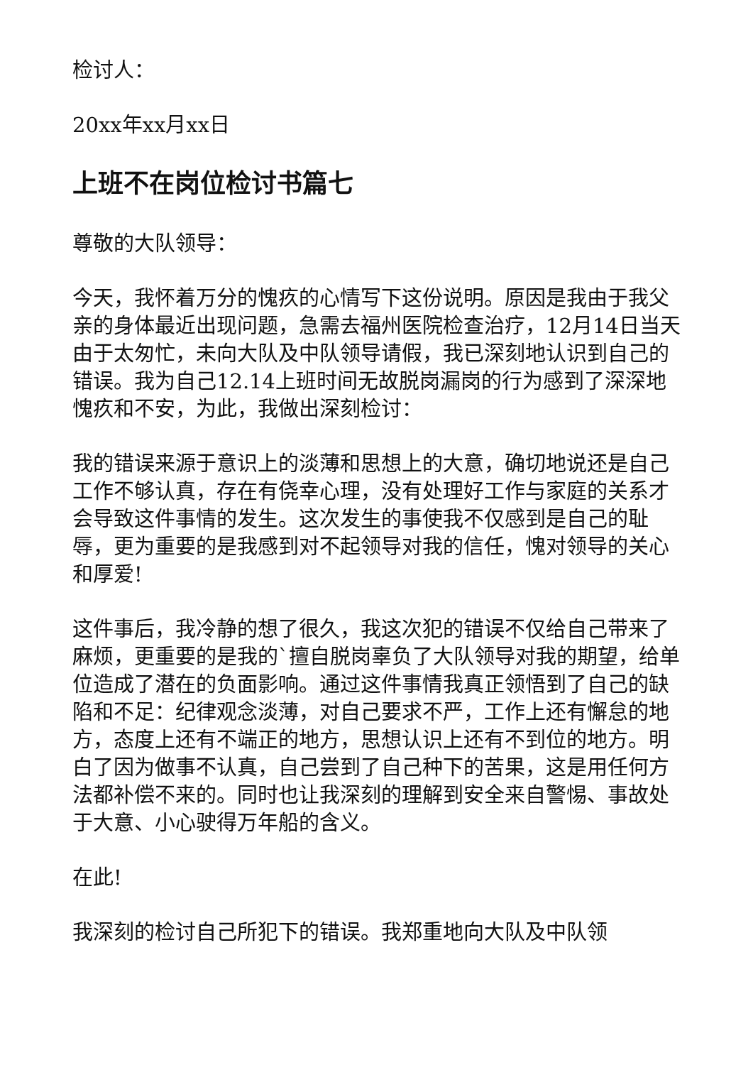检讨人：
20xx年xx月xx日
上班不在岗位检讨书篇七
尊敬的大队领导：
今天，我怀着万分的愧疚的心情写下这份说明。原因是我由于我父亲的身体最近出现问题，急需去福州医院检查治疗，12月14日当天由于太匆忙，未向大队及中队领导请假，我已深刻地认识到自己的错误。我为自己12.14上班时间无故脱岗漏岗的行为感到了深深地愧疚和不安，为此，我做出深刻检讨：
我的错误来源于意识上的淡薄和思想上的大意，确切地说还是自己工作不够认真，存在有侥幸心理，没有处理好工作与家庭的关系才会导致这件事情的发生。这次发生的事使我不仅感到是自己的耻辱，更为重要的是我感到对不起领导对我的信任，愧对领导的关心和厚爱!
这件事后，我冷静的想了很久，我这次犯的错误不仅给自己带来了麻烦，更重要的是我的`擅自脱岗辜负了大队领导对我的期望，给单位造成了潜在的负面影响。通过这件事情我真正领悟到了自己的缺陷和不足：纪律观念淡薄，对自己要求不严，工作上还有懈怠的地方，态度上还有不端正的地方，思想认识上还有不到位的地方。明白了因为做事不认真，自己尝到了自己种下的苦果，这是用任何方法都补偿不来的。同时也让我深刻的理解到安全来自警惕、事故处于大意、小心驶得万年船的含义。
在此!
我深刻的检讨自己所犯下的错误。我郑重地向大队及中队领